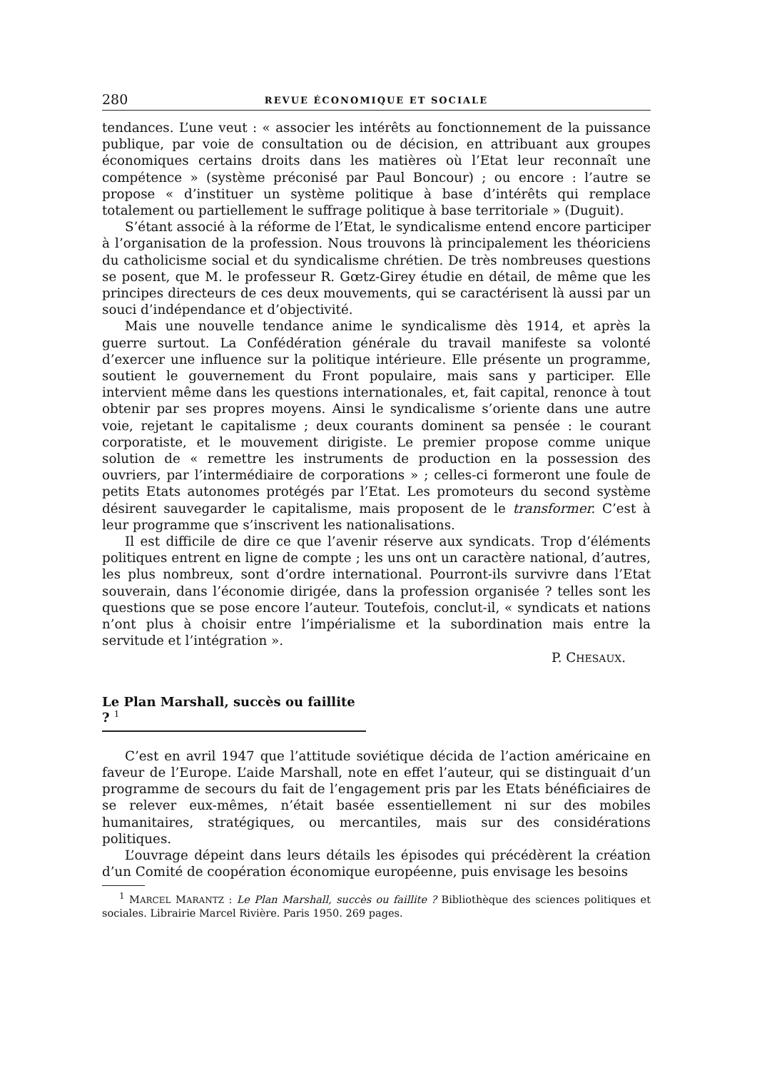280 REVUE ÉCONOMIQUE ET SOCIALE
tendances. L’une veut : « associer les intérêts au fonctionnement de la puissance publique, par voie de consultation ou de décision, en attribuant aux groupes économiques certains droits dans les matières où l’Etat leur reconnaît une compétence » (système préconisé par Paul Boncour) ; ou encore : l’autre se propose « d’instituer un système politique à base d’intérêts qui remplace totalement ou partiellement le suffrage politique à base territoriale » (Duguit).
S’étant associé à la réforme de l’Etat, le syndicalisme entend encore participer à l’organisation de la profession. Nous trouvons là principalement les théoriciens du catholicisme social et du syndicalisme chrétien. De très nombreuses questions se posent, que M. le professeur R. Gœtz-Girey étudie en détail, de même que les principes directeurs de ces deux mouvements, qui se caractérisent là aussi par un souci d’indépendance et d’objectivité.
Mais une nouvelle tendance anime le syndicalisme dès 1914, et après la guerre surtout. La Confédération générale du travail manifeste sa volonté d’exercer une influence sur la politique intérieure. Elle présente un programme, soutient le gouvernement du Front populaire, mais sans y participer. Elle intervient même dans les questions internationales, et, fait capital, renonce à tout obtenir par ses propres moyens. Ainsi le syndicalisme s’oriente dans une autre voie, rejetant le capitalisme ; deux courants dominent sa pensée : le courant corporatiste, et le mouvement dirigiste. Le premier propose comme unique solution de « remettre les instruments de production en la possession des ouvriers, par l’intermédiaire de corporations » ; celles-ci formeront une foule de petits Etats autonomes protégés par l’Etat. Les promoteurs du second système désirent sauvegarder le capitalisme, mais proposent de le transformer. C’est à leur programme que s’inscrivent les nationalisations.
Il est difficile de dire ce que l’avenir réserve aux syndicats. Trop d’éléments politiques entrent en ligne de compte ; les uns ont un caractère national, d’autres, les plus nombreux, sont d’ordre international. Pourront-ils survivre dans l’Etat souverain, dans l’économie dirigée, dans la profession organisée ? telles sont les questions que se pose encore l’auteur. Toutefois, conclut-il, « syndicats et nations n’ont plus à choisir entre l’impérialisme et la subordination mais entre la servitude et l’intégration ».
P. CHESAUX.
Le Plan Marshall, succès ou faillite ? <sup>1</sup>
C’est en avril 1947 que l’attitude soviétique décida de l’action américaine en faveur de l’Europe. L’aide Marshall, note en effet l’auteur, qui se distinguait d’un programme de secours du fait de l’engagement pris par les Etats bénéficiaires de se relever eux-mêmes, n’était basée essentiellement ni sur des mobiles humanitaires, stratégiques, ou mercantiles, mais sur des considérations politiques.
L’ouvrage dépeint dans leurs détails les épisodes qui précédèrent la création d’un Comité de coopération économique européenne, puis envisage les besoins
<sup>1</sup> MARCEL MARANTZ : Le Plan Marshall, succès ou faillite ? Bibliothèque des sciences politiques et sociales. Librairie Marcel Rivière. Paris 1950. 269 pages.